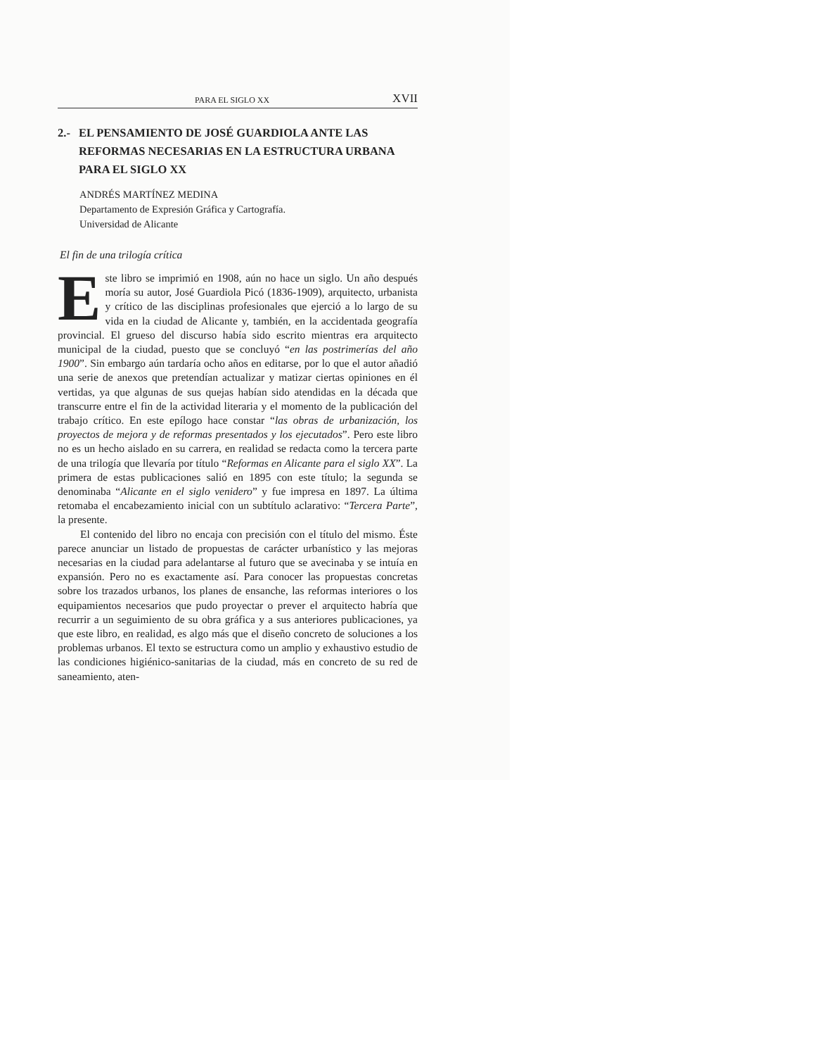PARA EL SIGLO XX XVII
2.- EL PENSAMIENTO DE JOSÉ GUARDIOLA ANTE LAS
REFORMAS NECESARIAS EN LA ESTRUCTURA URBANA
PARA EL SIGLO XX
ANDRÉS MARTÍNEZ MEDINA
Departamento de Expresión Gráfica y Cartografía.
Universidad de Alicante
El fin de una trilogía crítica
Este libro se imprimió en 1908, aún no hace un siglo. Un año después moría su autor, José Guardiola Picó (1836-1909), arquitecto, urbanista y crítico de las disciplinas profesionales que ejerció a lo largo de su vida en la ciudad de Alicante y, también, en la accidentada geografía provincial. El grueso del discurso había sido escrito mientras era arquitecto municipal de la ciudad, puesto que se concluyó “en las postrimerías del año 1900”. Sin embargo aún tardaría ocho años en editarse, por lo que el autor añadió una serie de anexos que pretendían actualizar y matizar ciertas opiniones en él vertidas, ya que algunas de sus quejas habían sido atendidas en la década que transcurre entre el fin de la actividad literaria y el momento de la publicación del trabajo crítico. En este epílogo hace constar “las obras de urbanización, los proyectos de mejora y de reformas presentados y los ejecutados”. Pero este libro no es un hecho aislado en su carrera, en realidad se redacta como la tercera parte de una trilogía que llevaría por título “Reformas en Alicante para el siglo XX”. La primera de estas publicaciones salió en 1895 con este título; la segunda se denominaba “Alicante en el siglo venidero” y fue impresa en 1897. La última retomaba el encabezamiento inicial con un subtítulo aclarativo: “Tercera Parte”, la presente.
El contenido del libro no encaja con precisión con el título del mismo. Éste parece anunciar un listado de propuestas de carácter urbanístico y las mejoras necesarias en la ciudad para adelantarse al futuro que se avecinaba y se intuía en expansión. Pero no es exactamente así. Para conocer las propuestas concretas sobre los trazados urbanos, los planes de ensanche, las reformas interiores o los equipamientos necesarios que pudo proyectar o prever el arquitecto habría que recurrir a un seguimiento de su obra gráfica y a sus anteriores publicaciones, ya que este libro, en realidad, es algo más que el diseño concreto de soluciones a los problemas urbanos. El texto se estructura como un amplio y exhaustivo estudio de las condiciones higiénico-sanitarias de la ciudad, más en concreto de su red de saneamiento, aten-